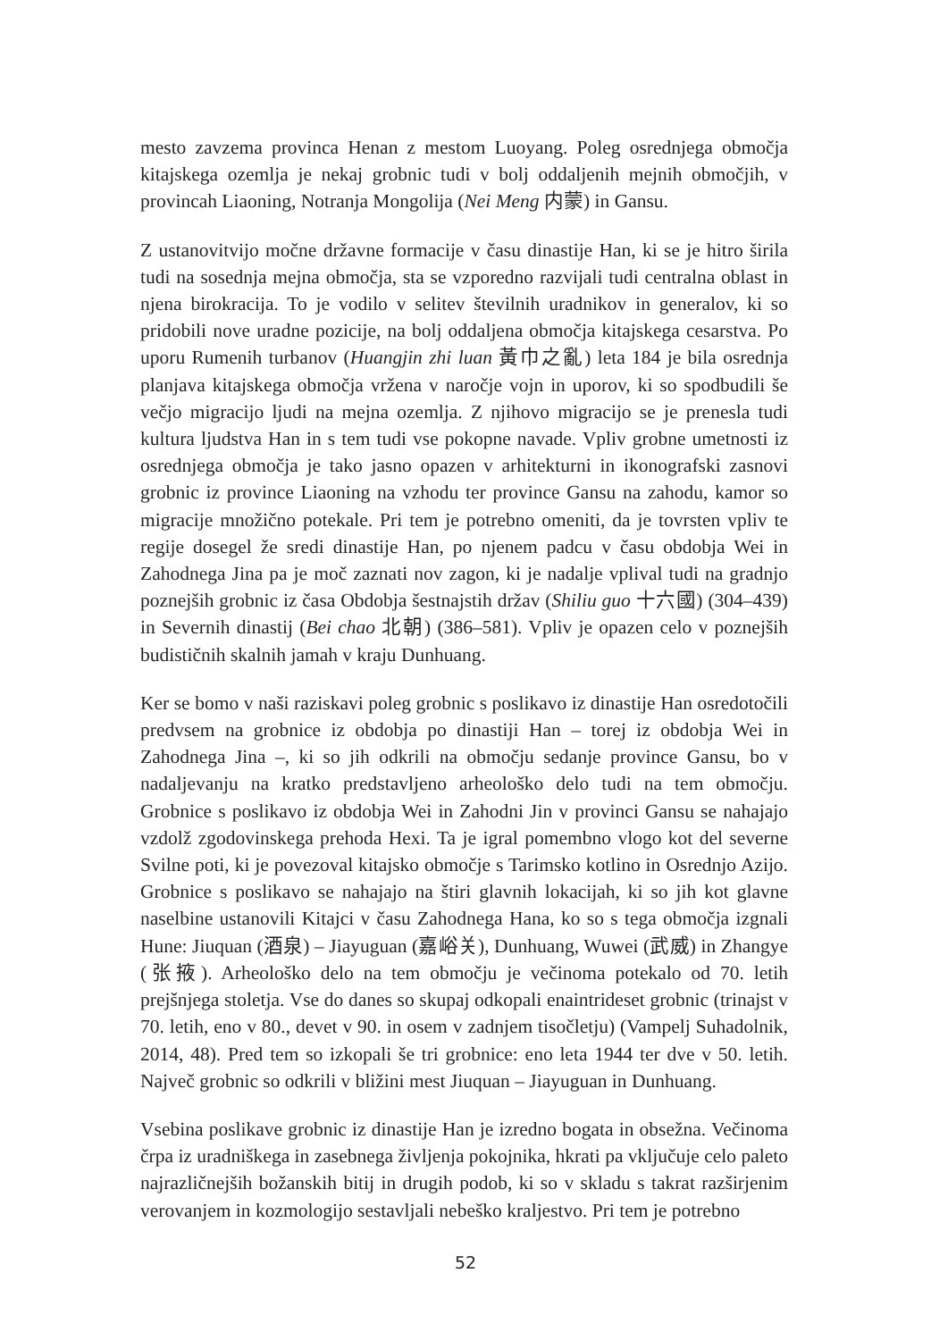mesto zavzema provinca Henan z mestom Luoyang. Poleg osrednjega območja kitajskega ozemlja je nekaj grobnic tudi v bolj oddaljenih mejnih območjih, v provincah Liaoning, Notranja Mongolija (Nei Meng 内蒙) in Gansu.
Z ustanovitvijo močne državne formacije v času dinastije Han, ki se je hitro širila tudi na sosednja mejna območja, sta se vzporedno razvijali tudi centralna oblast in njena birokracija. To je vodilo v selitev številnih uradnikov in generalov, ki so pridobili nove uradne pozicije, na bolj oddaljena območja kitajskega cesarstva. Po uporu Rumenih turbanov (Huangjin zhi luan 黃巾之亂) leta 184 je bila osrednja planjava kitajskega območja vržena v naročje vojn in uporov, ki so spodbudili še večjo migracijo ljudi na mejna ozemlja. Z njihovo migracijo se je prenesla tudi kultura ljudstva Han in s tem tudi vse pokopne navade. Vpliv grobne umetnosti iz osrednjega območja je tako jasno opazen v arhitekturni in ikonografski zasnovi grobnic iz province Liaoning na vzhodu ter province Gansu na zahodu, kamor so migracije množično potekale. Pri tem je potrebno omeniti, da je tovrsten vpliv te regije dosegel že sredi dinastije Han, po njenem padcu v času obdobja Wei in Zahodnega Jina pa je moč zaznati nov zagon, ki je nadalje vplival tudi na gradnjo poznejših grobnic iz časa Obdobja šestnajstih držav (Shiliu guo 十六國) (304–439) in Severnih dinastij (Bei chao 北朝) (386–581). Vpliv je opazen celo v poznejših budističnih skalnih jamah v kraju Dunhuang.
Ker se bomo v naši raziskavi poleg grobnic s poslikavo iz dinastije Han osredotočili predvsem na grobnice iz obdobja po dinastiji Han – torej iz obdobja Wei in Zahodnega Jina –, ki so jih odkrili na območju sedanje province Gansu, bo v nadaljevanju na kratko predstavljeno arheološko delo tudi na tem območju. Grobnice s poslikavo iz obdobja Wei in Zahodni Jin v provinci Gansu se nahajajo vzdolž zgodovinskega prehoda Hexi. Ta je igral pomembno vlogo kot del severne Svilne poti, ki je povezoval kitajsko območje s Tarimsko kotlino in Osrednjo Azijo. Grobnice s poslikavo se nahajajo na štiri glavnih lokacijah, ki so jih kot glavne naselbine ustanovili Kitajci v času Zahodnega Hana, ko so s tega območja izgnali Hune: Jiuquan (酒泉) – Jiayuguan (嘉峪关), Dunhuang, Wuwei (武威) in Zhangye (张掖). Arheološko delo na tem območju je večinoma potekalo od 70. letih prejšnjega stoletja. Vse do danes so skupaj odkopali enaintrideset grobnic (trinajst v 70. letih, eno v 80., devet v 90. in osem v zadnjem tisočletju) (Vampelj Suhadolnik, 2014, 48). Pred tem so izkopali še tri grobnice: eno leta 1944 ter dve v 50. letih. Največ grobnic so odkrili v bližini mest Jiuquan – Jiayuguan in Dunhuang.
Vsebina poslikave grobnic iz dinastije Han je izredno bogata in obsežna. Večinoma črpa iz uradniškega in zasebnega življenja pokojnika, hkrati pa vključuje celo paleto najrazličnejših božanskih bitij in drugih podob, ki so v skladu s takrat razširjenim verovanjem in kozmologijo sestavljali nebeško kraljestvo. Pri tem je potrebno
52